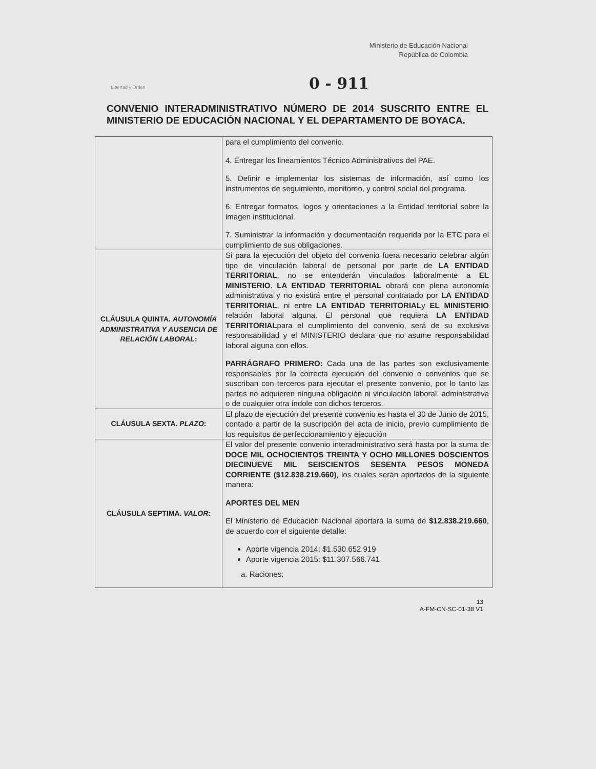Libertad y Orden
Ministerio de Educación Nacional
República de Colombia
0 - 911
CONVENIO INTERADMINISTRATIVO NÚMERO DE 2014 SUSCRITO ENTRE EL MINISTERIO DE EDUCACIÓN NACIONAL Y EL DEPARTAMENTO DE BOYACA.
| | para el cumplimiento del convenio. 4. Entregar los lineamientos Técnico Administrativos del PAE. 5. Definir e implementar los sistemas de información, así como los instrumentos de seguimiento, monitoreo, y control social del programa. 6. Entregar formatos, logos y orientaciones a la Entidad territorial sobre la imagen institucional. 7. Suministrar la información y documentación requerida por la ETC para el cumplimiento de sus obligaciones. |
| CLÁUSULA QUINTA. AUTONOMÍA ADMINISTRATIVA Y AUSENCIA DE RELACIÓN LABORAL : | Si para la ejecución del objeto del convenio fuera necesario celebrar algún tipo de vinculación laboral de personal por parte de LA ENTIDAD TERRITORIAL , no se entenderán vinculados laboralmente a EL MINISTERIO . LA ENTIDAD TERRITORIAL obrará con plena autonomía administrativa y no existirá entre el personal contratado por LA ENTIDAD TERRITORIAL , ni entre LA ENTIDAD TERRITORIAL y EL MINISTERIO relación laboral alguna. El personal que requiera LA ENTIDAD TERRITORIAL para el cumplimiento del convenio, será de su exclusiva responsabilidad y el MINISTERIO declara que no asume responsabilidad laboral alguna con ellos. PARRÁGRAFO PRIMERO: Cada una de las partes son exclusivamente responsables por la correcta ejecución del convenio o convenios que se suscriban con terceros para ejecutar el presente convenio, por lo tanto las partes no adquieren ninguna obligación ni vinculación laboral, administrativa o de cualquier otra índole con dichos terceros. |
| CLÁUSULA SEXTA. PLAZO : | El plazo de ejecución del presente convenio es hasta el 30 de Junio de 2015, contado a partir de la suscripción del acta de inicio, previo cumplimiento de los requisitos de perfeccionamiento y ejecución |
| CLÁUSULA SEPTIMA. VALOR : | El valor del presente convenio interadministrativo será hasta por la suma de DOCE MIL OCHOCIENTOS TREINTA Y OCHO MILLONES DOSCIENTOS DIECINUEVE MIL SEISCIENTOS SESENTA PESOS MONEDA CORRIENTE ($12.838.219.660) , los cuales serán aportados de la siguiente manera: APORTES DEL MEN El Ministerio de Educación Nacional aportará la suma de $12.838.219.660 , de acuerdo con el siguiente detalle: Aporte vigencia 2014: $1.530.652.919 Aporte vigencia 2015: $11.307.566.741 a. Raciones: |
13
A-FM-CN-SC-01-38 V1